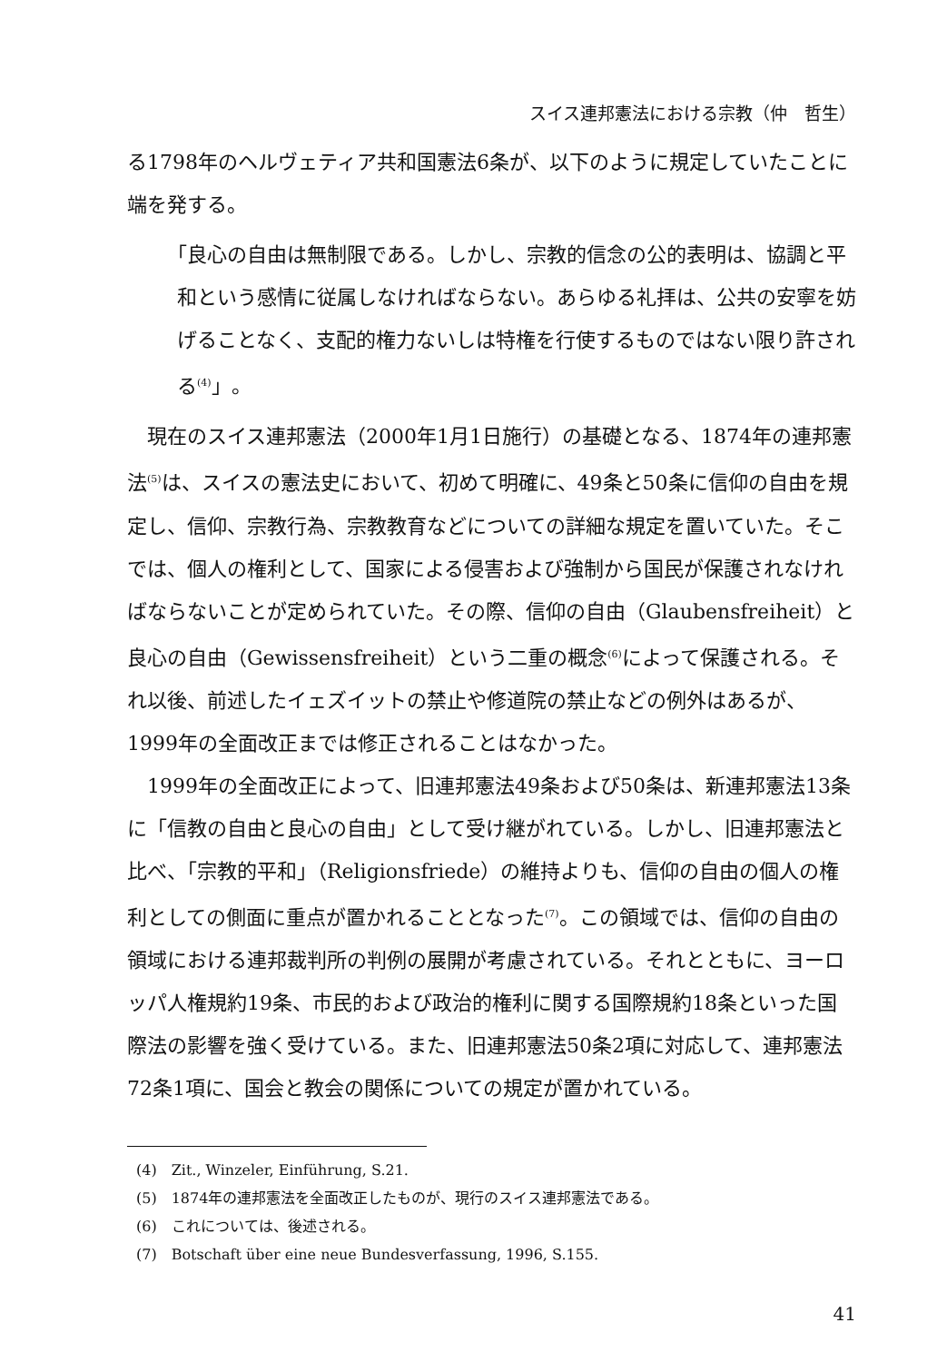スイス連邦憲法における宗教（仲　哲生）
る1798年のヘルヴェティア共和国憲法6条が、以下のように規定していたことに端を発する。
「良心の自由は無制限である。しかし、宗教的信念の公的表明は、協調と平和という感情に従属しなければならない。あらゆる礼拝は、公共の安寧を妨げることなく、支配的権力ないしは特権を行使するものではない限り許される<sup>(4)</sup>」。
現在のスイス連邦憲法（2000年1月1日施行）の基礎となる、1874年の連邦憲法<sup>(5)</sup>は、スイスの憲法史において、初めて明確に、49条と50条に信仰の自由を規定し、信仰、宗教行為、宗教教育などについての詳細な規定を置いていた。そこでは、個人の権利として、国家による侵害および強制から国民が保護されなければならないことが定められていた。その際、信仰の自由（Glaubensfreiheit）と良心の自由（Gewissensfreiheit）という二重の概念<sup>(6)</sup>によって保護される。それ以後、前述したイェズイットの禁止や修道院の禁止などの例外はあるが、1999年の全面改正までは修正されることはなかった。
1999年の全面改正によって、旧連邦憲法49条および50条は、新連邦憲法13条に「信教の自由と良心の自由」として受け継がれている。しかし、旧連邦憲法と比べ、「宗教的平和」（Religionsfriede）の維持よりも、信仰の自由の個人の権利としての側面に重点が置かれることとなった<sup>(7)</sup>。この領域では、信仰の自由の領域における連邦裁判所の判例の展開が考慮されている。それとともに、ヨーロッパ人権規約19条、市民的および政治的権利に関する国際規約18条といった国際法の影響を強く受けている。また、旧連邦憲法50条2項に対応して、連邦憲法72条1項に、国会と教会の関係についての規定が置かれている。
(4)　Zit., Winzeler, Einführung, S.21.
(5)　1874年の連邦憲法を全面改正したものが、現行のスイス連邦憲法である。
(6)　これについては、後述される。
(7)　Botschaft über eine neue Bundesverfassung, 1996, S.155.
41